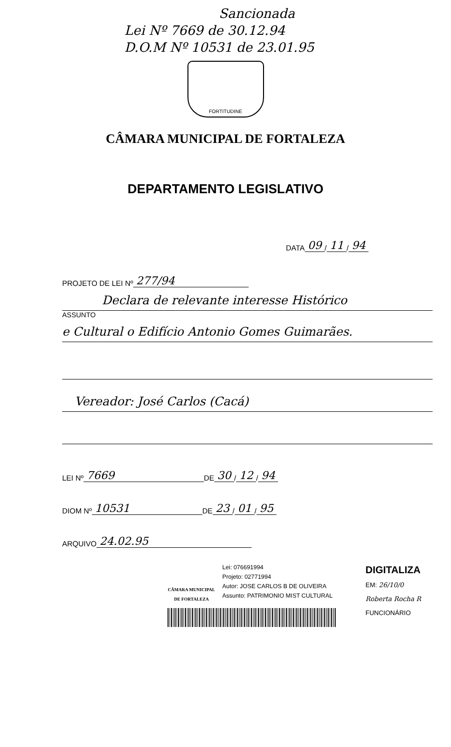Sancionada
Lei Nº 7669 de 30.12.94
D.O.M Nº 10531 de 23.01.95
FORTITUDINE
CÂMARA MUNICIPAL DE FORTALEZA
DEPARTAMENTO LEGISLATIVO
DATA 09 / 11 / 94
PROJETO DE LEI Nº 277/94
Declara de relevante interesse Histórico
ASSUNTO
e Cultural o Edifício Antonio Gomes Guimarães.
Vereador: José Carlos (Cacá)
LEI Nº 7669 DE 30 / 12 / 94
DIOM Nº 10531 DE 23 / 01 / 95
ARQUIVO 24.02.95
CÂMARA MUNICIPAL
DE FORTALEZA
Lei: 076691994
Projeto: 02771994
Autor: JOSE CARLOS B DE OLIVEIRA
Assunto: PATRIMONIO MIST CULTURAL
DIGITALIZA
EM: 26/10/0
Roberta Rocha R
FUNCIONÁRIO